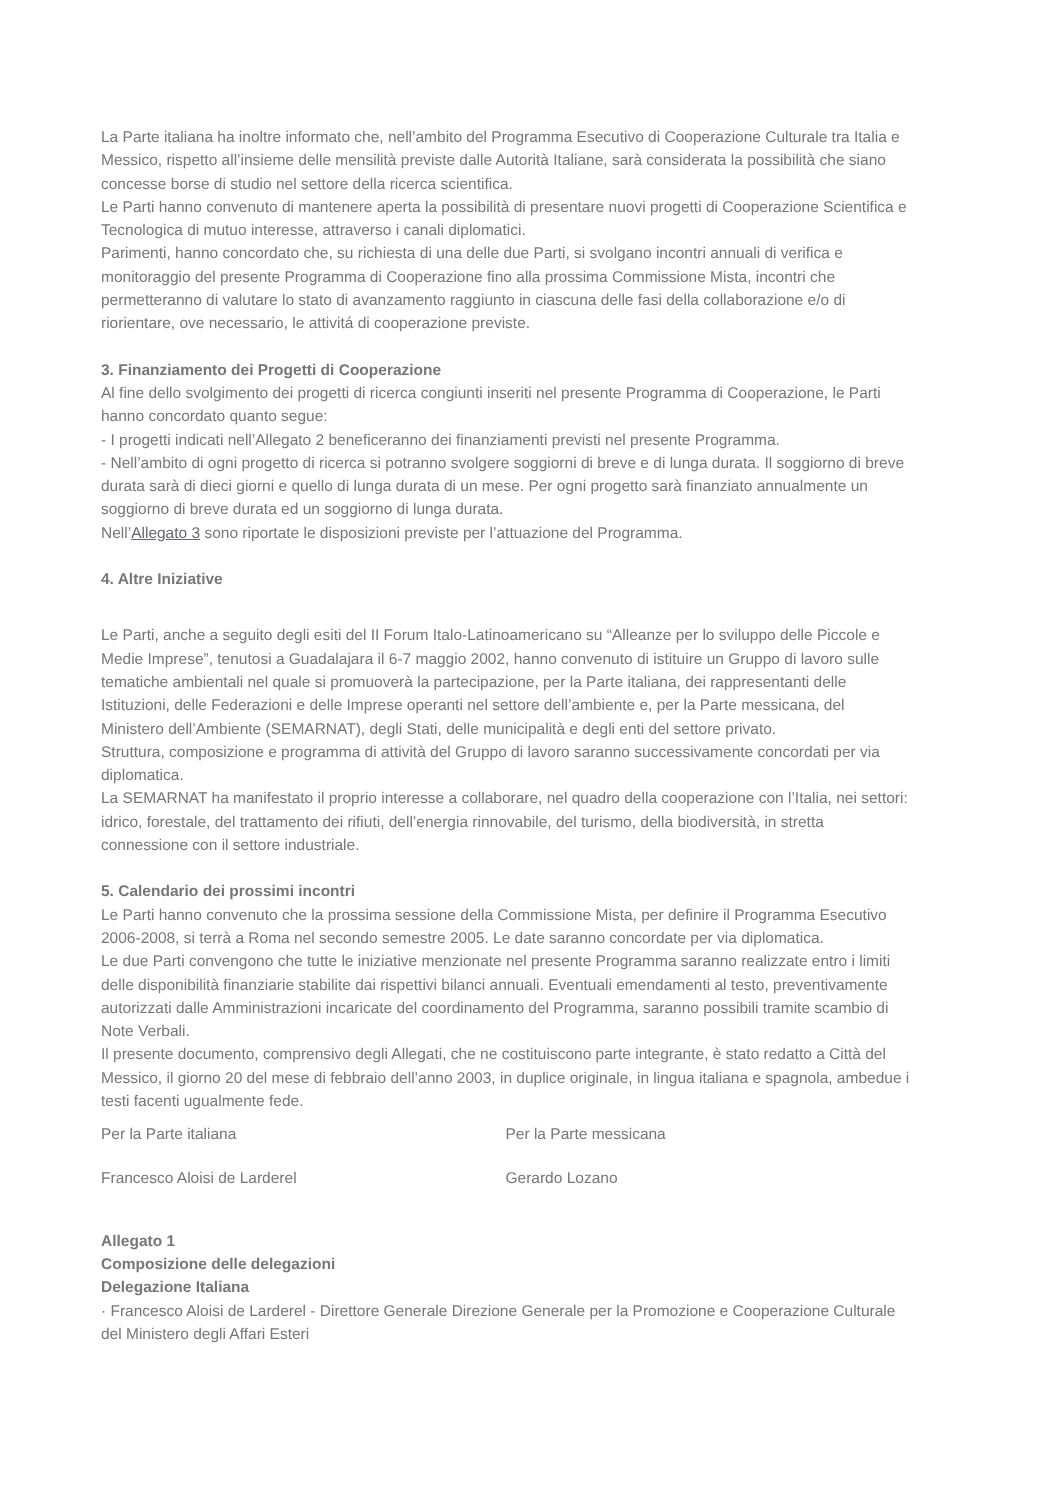La Parte italiana ha inoltre informato che, nell’ambito del Programma Esecutivo di Cooperazione Culturale tra Italia e Messico, rispetto all’insieme delle mensilità previste dalle Autorità Italiane, sarà considerata la possibilità che siano concesse borse di studio nel settore della ricerca scientifica.
Le Parti hanno convenuto di mantenere aperta la possibilità di presentare nuovi progetti di Cooperazione Scientifica e Tecnologica di mutuo interesse, attraverso i canali diplomatici.
Parimenti, hanno concordato che, su richiesta di una delle due Parti, si svolgano incontri annuali di verifica e monitoraggio del presente Programma di Cooperazione fino alla prossima Commissione Mista, incontri che permetteranno di valutare lo stato di avanzamento raggiunto in ciascuna delle fasi della collaborazione e/o di riorientare, ove necessario, le attivitá di cooperazione previste.
3. Finanziamento dei Progetti di Cooperazione
Al fine dello svolgimento dei progetti di ricerca congiunti inseriti nel presente Programma di Cooperazione, le Parti hanno concordato quanto segue:
- I progetti indicati nell’Allegato 2 beneficeranno dei finanziamenti previsti nel presente Programma.
- Nell’ambito di ogni progetto di ricerca si potranno svolgere soggiorni di breve e di lunga durata. Il soggiorno di breve durata sarà di dieci giorni e quello di lunga durata di un mese. Per ogni progetto sarà finanziato annualmente un soggiorno di breve durata ed un soggiorno di lunga durata.
Nell’Allegato 3 sono riportate le disposizioni previste per l’attuazione del Programma.
4. Altre Iniziative
Le Parti, anche a seguito degli esiti del II Forum Italo-Latinoamericano su “Alleanze per lo sviluppo delle Piccole e Medie Imprese”, tenutosi a Guadalajara il 6-7 maggio 2002, hanno convenuto di istituire un Gruppo di lavoro sulle tematiche ambientali nel quale si promuoverà la partecipazione, per la Parte italiana, dei rappresentanti delle Istituzioni, delle Federazioni e delle Imprese operanti nel settore dell’ambiente e, per la Parte messicana, del Ministero dell’Ambiente (SEMARNAT), degli Stati, delle municipalità e degli enti del settore privato.
Struttura, composizione e programma di attività del Gruppo di lavoro saranno successivamente concordati per via diplomatica.
La SEMARNAT ha manifestato il proprio interesse a collaborare, nel quadro della cooperazione con l’Italia, nei settori: idrico, forestale, del trattamento dei rifiuti, dell’energia rinnovabile, del turismo, della biodiversità, in stretta connessione con il settore industriale.
5. Calendario dei prossimi incontri
Le Parti hanno convenuto che la prossima sessione della Commissione Mista, per definire il Programma Esecutivo 2006-2008, si terrà a Roma nel secondo semestre 2005. Le date saranno concordate per via diplomatica.
Le due Parti convengono che tutte le iniziative menzionate nel presente Programma saranno realizzate entro i limiti delle disponibilità finanziarie stabilite dai rispettivi bilanci annuali. Eventuali emendamenti al testo, preventivamente autorizzati dalle Amministrazioni incaricate del coordinamento del Programma, saranno possibili tramite scambio di Note Verbali.
Il presente documento, comprensivo degli Allegati, che ne costituiscono parte integrante, è stato redatto a Città del Messico, il giorno 20 del mese di febbraio dell’anno 2003, in duplice originale, in lingua italiana e spagnola, ambedue i testi facenti ugualmente fede.
Per la Parte italiana Per la Parte messicana
Francesco Aloisi de Larderel Gerardo Lozano
Allegato 1
Composizione delle delegazioni
Delegazione Italiana
· Francesco Aloisi de Larderel - Direttore Generale Direzione Generale per la Promozione e Cooperazione Culturale del Ministero degli Affari Esteri